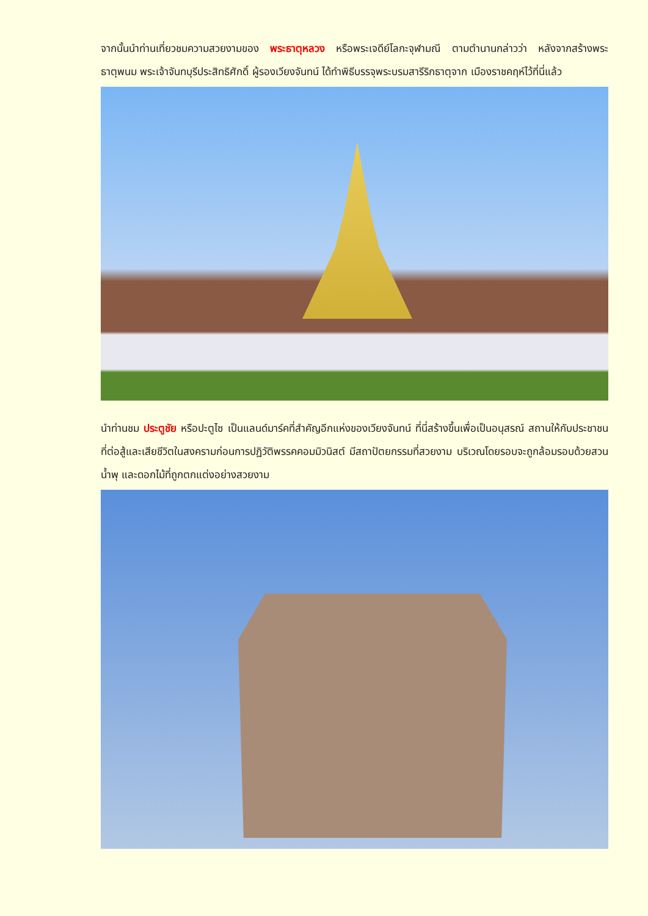จากนั้นนำท่านเที่ยวชมความสวยงามของ พระธาตุหลวง หรือพระเจดีย์โลกะจุฬามณี ตามตำนานกล่าวว่า หลังจากสร้างพระธาตุพนม พระเจ้าจันทบุรีประสิทธิศักดิ์ ผู้รองเวียงจันทน์ ได้ทำพิธีบรรจุพระบรมสารีริกธาตุจาก เมืองราชคฤห์ไว้ที่นี่แล้ว
นำท่านชม ประตูชัย หรือปะตูไซ เป็นแลนด์มาร์คที่สำคัญอีกแห่งของเวียงจันทน์ ที่นี่สร้างขึ้นเพื่อเป็นอนุสรณ์ สถานให้กับประชาชนที่ต่อสู้และเสียชีวิตในสงครามก่อนการปฏิวัติพรรคคอมมิวนิสต์ มีสถาปัตยกรรมที่สวยงาม บริเวณโดยรอบจะถูกล้อมรอบด้วยสวน น้ำพุ และดอกไม้ที่ถูกตกแต่งอย่างสวยงาม